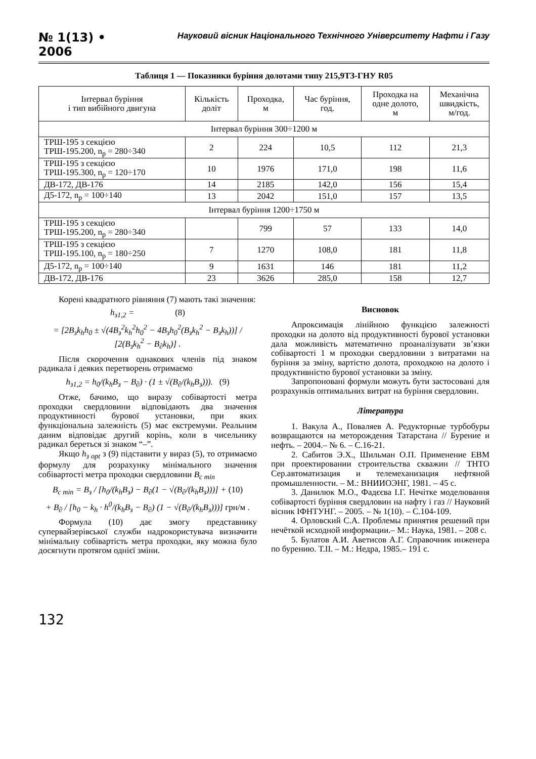№ 1(13) • 2006
Науковий вісник Національного Технічного Університету Нафти і Газу
Таблиця 1 — Показники буріння долотами типу 215,9ТЗ-ГНУ R05
| Інтервал буріння і тип вибійного двигуна | Кількість доліт | Проходка, м | Час буріння, год. | Проходка на одне долото, м | Механічна швидкість, м/год. |
| --- | --- | --- | --- | --- | --- |
| Інтервал буріння 300÷1200 м | | | | | |
| ТРШ-195 з секцією ТРШ-195.200, n<sub>р</sub> = 280÷340 | 2 | 224 | 10,5 | 112 | 21,3 |
| ТРШ-195 з секцією ТРШ-195.300, n<sub>р</sub> = 120÷170 | 10 | 1976 | 171,0 | 198 | 11,6 |
| ДВ-172, ДВ-176 | 14 | 2185 | 142,0 | 156 | 15,4 |
| Д5-172, n<sub>р</sub> = 100÷140 | 13 | 2042 | 151,0 | 157 | 13,5 |
| Інтервал буріння 1200÷1750 м | | | | | |
| ТРШ-195 з секцією ТРШ-195.200, n<sub>р</sub> = 280÷340 | | 799 | 57 | 133 | 14,0 |
| ТРШ-195 з секцією ТРШ-195.100, n<sub>р</sub> = 180÷250 | 7 | 1270 | 108,0 | 181 | 11,8 |
| Д5-172, n<sub>р</sub> = 100÷140 | 9 | 1631 | 146 | 181 | 11,2 |
| ДВ-172, ДВ-176 | 23 | 3626 | 285,0 | 158 | 12,7 |
Корені квадратного рівняння (7) мають такі значення:
h<sub>з1,2</sub> = (8)
= [2B<sub>з</sub>k<sub>h</sub>h<sub>0</sub> ± √(4B<sub>з</sub><sup>2</sup>k<sub>h</sub><sup>2</sup>h<sub>0</sub><sup>2</sup> − 4B<sub>з</sub>h<sub>0</sub><sup>2</sup>(B<sub>з</sub>k<sub>h</sub><sup>2</sup> − B<sub>з</sub>k<sub>h</sub>))] / [2(B<sub>з</sub>k<sub>h</sub><sup>2</sup> − B<sub>∂</sub>k<sub>h</sub>)] .
Після скорочення однакових членів під знаком радикала і деяких перетворень отримаємо
h<sub>з1,2</sub> = h<sub>0</sub>/(k<sub>h</sub>B<sub>з</sub> − B<sub>∂</sub>) · (1 ± √(B<sub>∂</sub>/(k<sub>h</sub>B<sub>з</sub>))). (9)
Отже, бачимо, що виразу собівартості метра проходки свердловини відповідають два значення продуктивності бурової установки, при яких функціональна залежність (5) має екстремуми. Реальним даним відповідає другий корінь, коли в чисельнику радикал береться зі знаком “–”.
Якщо h<sub>з opt</sub> з (9) підставити у вираз (5), то отримаємо формулу для розрахунку мінімального значення собівартості метра проходки свердловини B<sub>c min</sub>
B<sub>c min</sub> = B<sub>з</sub> / [h<sub>0</sub>/(k<sub>h</sub>B<sub>з</sub>) − B<sub>∂</sub>(1 − √(B<sub>∂</sub>/(k<sub>h</sub>B<sub>з</sub>)))] + (10)
+ B<sub>∂</sub> / [h<sub>0</sub> − k<sub>h</sub> · h<sup>0</sup>/(k<sub>h</sub>B<sub>з</sub> − B<sub>∂</sub>) (1 − √(B<sub>∂</sub>/(k<sub>h</sub>B<sub>з</sub>)))] грн/м .
Формула (10) дає змогу представнику супервайзерівської служби надрокористувача визначити мінімальну собівартість метра проходки, яку можна було досягнути протягом однієї зміни.
Висновок
Апроксимація лінійною функцією залежності проходки на долото від продуктивності бурової установки дала можливість математично проаналізувати зв’язки собівартості 1 м проходки свердловини з витратами на буріння за зміну, вартістю долота, проходкою на долото і продуктивністю бурової установки за зміну.
Запропоновані формули можуть бути застосовані для розрахунків оптимальних витрат на буріння свердловин.
Література
1. Вакула А., Поваляев А. Редукторные турбобуры возвращаются на меторождения Татарстана // Бурение и нефть. – 2004.– № 6. – С.16-21.
2. Сабитов Э.Х., Шильман О.П. Применение ЕВМ при проектировании строительства скважин // ТНТО Сер.автоматизация и телемеханизация нефтяной промышленности. – М.: ВНИИОЭНГ, 1981. – 45 с.
3. Данилюк М.О., Фадєєва І.Г. Нечітке моделювання собівартості буріння свердловин на нафту і газ // Науковий вісник ІФНТУНГ. – 2005. – № 1(10). – С.104-109.
4. Орловский С.А. Проблемы принятия решений при нечёткой исходной информации.– М.: Наука, 1981. – 208 с.
5. Булатов А.И. Аветисов А.Г. Справочник инженера по бурению. Т.ІІ. – М.: Недра, 1985.– 191 с.
132